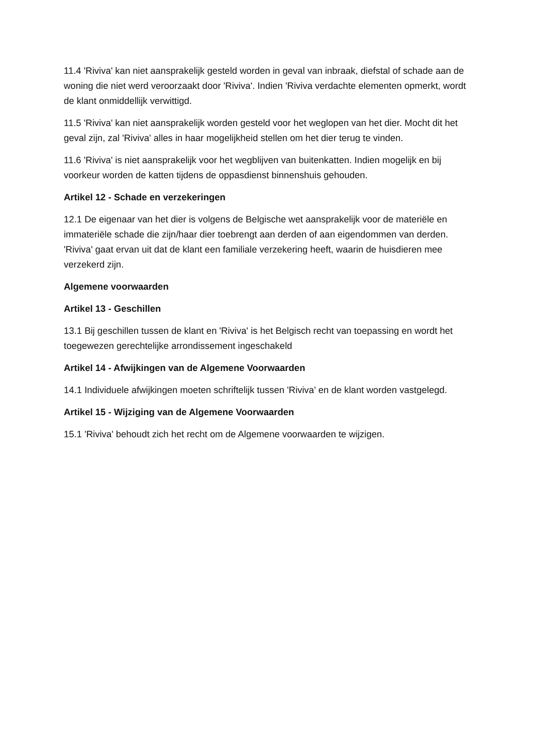11.4 'Riviva' kan niet aansprakelijk gesteld worden in geval van inbraak, diefstal of schade aan de woning die niet werd veroorzaakt door 'Riviva'. Indien 'Riviva verdachte elementen opmerkt, wordt de klant onmiddellijk verwittigd.
11.5 'Riviva' kan niet aansprakelijk worden gesteld voor het weglopen van het dier. Mocht dit het geval zijn, zal 'Riviva' alles in haar mogelijkheid stellen om het dier terug te vinden.
11.6 'Riviva' is niet aansprakelijk voor het wegblijven van buitenkatten. Indien mogelijk en bij voorkeur worden de katten tijdens de oppasdienst binnenshuis gehouden.
Artikel 12 - Schade en verzekeringen
12.1 De eigenaar van het dier is volgens de Belgische wet aansprakelijk voor de materiële en immateriële schade die zijn/haar dier toebrengt aan derden of aan eigendommen van derden. 'Riviva' gaat ervan uit dat de klant een familiale verzekering heeft, waarin de huisdieren mee verzekerd zijn.
Algemene voorwaarden
Artikel 13 - Geschillen
13.1 Bij geschillen tussen de klant en 'Riviva' is het Belgisch recht van toepassing en wordt het toegewezen gerechtelijke arrondissement ingeschakeld
Artikel 14 - Afwijkingen van de Algemene Voorwaarden
14.1 Individuele afwijkingen moeten schriftelijk tussen 'Riviva' en de klant worden vastgelegd.
Artikel 15 - Wijziging van de Algemene Voorwaarden
15.1 'Riviva' behoudt zich het recht om de Algemene voorwaarden te wijzigen.